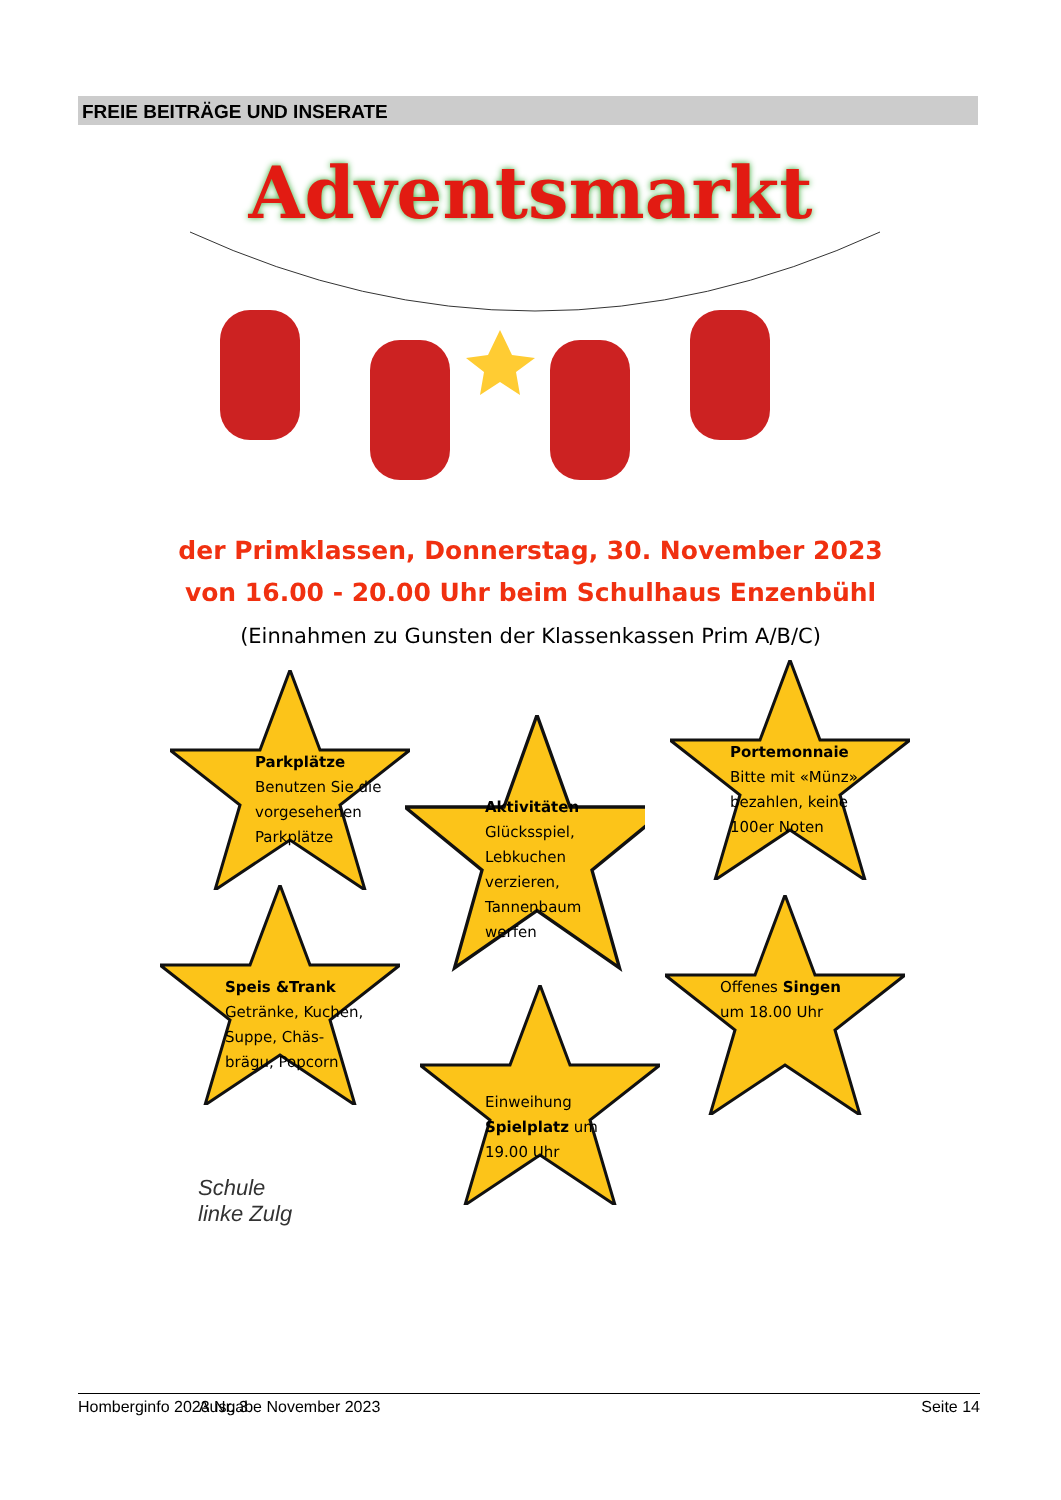FREIE BEITRÄGE UND INSERATE
Adventsmarkt
der Primklassen, Donnerstag, 30. November 2023
von 16.00 - 20.00 Uhr beim Schulhaus Enzenbühl
(Einnahmen zu Gunsten der Klassenkassen Prim A/B/C)
Parkplätze
Benutzen Sie die
vorgesehenen
Parkplätze
Aktivitäten
Glücksspiel,
Lebkuchen
verzieren,
Tannenbaum
werfen
Portemonnaie
Bitte mit «Münz»
bezahlen, keine
100er Noten
Speis &Trank
Getränke, Kuchen,
Suppe, Chäs-
brägu, Popcorn
Einweihung
Spielplatz um
19.00 Uhr
Offenes Singen
um 18.00 Uhr
Schule
linke Zulg
Homberginfo 2023 Nr. 3 Ausgabe November 2023 Seite 14